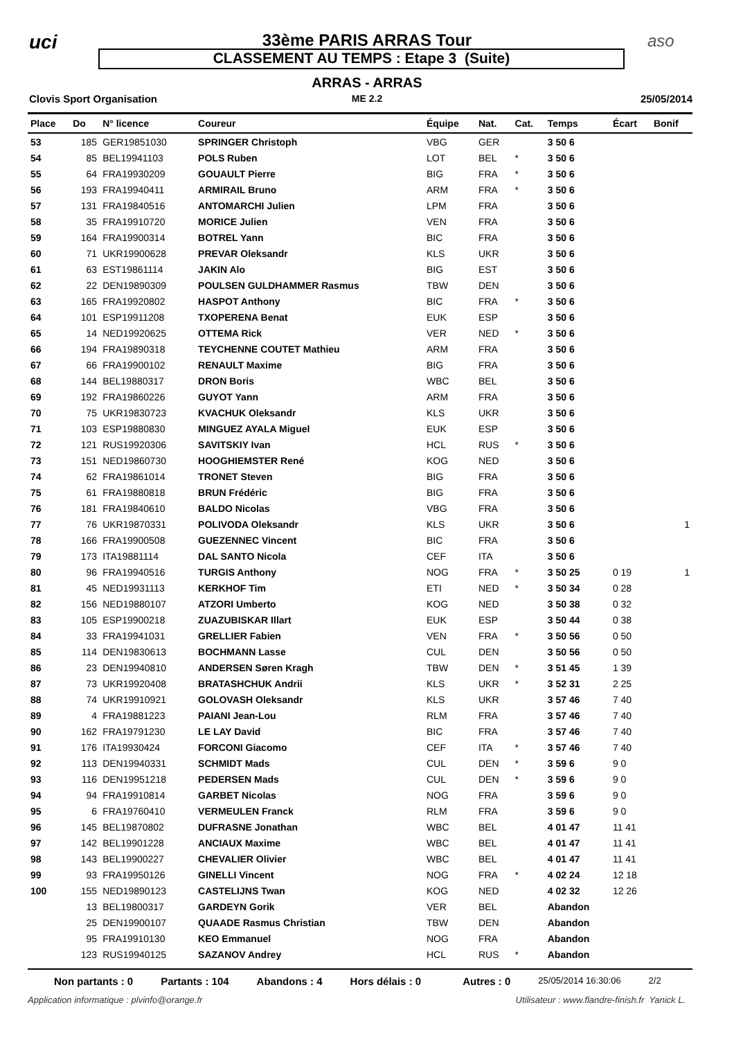uci aso
33ème PARIS ARRAS Tour
CLASSEMENT AU TEMPS : Etape 3 (Suite)
ARRAS - ARRAS
Clovis Sport Organisation
ME 2.2 25/05/2014
| Place | Do | N° licence | Coureur | Équipe | Nat. | Cat. | Temps | Écart | Bonif |
| --- | --- | --- | --- | --- | --- | --- | --- | --- | --- |
| 53 | 185 | GER19851030 | SPRINGER Christoph | VBG | GER | | 3 50 6 | | |
| 54 | 85 | BEL19941103 | POLS Ruben | LOT | BEL | * | 3 50 6 | | |
| 55 | 64 | FRA19930209 | GOUAULT Pierre | BIG | FRA | * | 3 50 6 | | |
| 56 | 193 | FRA19940411 | ARMIRAIL Bruno | ARM | FRA | * | 3 50 6 | | |
| 57 | 131 | FRA19840516 | ANTOMARCHI Julien | LPM | FRA | | 3 50 6 | | |
| 58 | 35 | FRA19910720 | MORICE Julien | VEN | FRA | | 3 50 6 | | |
| 59 | 164 | FRA19900314 | BOTREL Yann | BIC | FRA | | 3 50 6 | | |
| 60 | 71 | UKR19900628 | PREVAR Oleksandr | KLS | UKR | | 3 50 6 | | |
| 61 | 63 | EST19861114 | JAKIN Alo | BIG | EST | | 3 50 6 | | |
| 62 | 22 | DEN19890309 | POULSEN GULDHAMMER Rasmus | TBW | DEN | | 3 50 6 | | |
| 63 | 165 | FRA19920802 | HASPOT Anthony | BIC | FRA | * | 3 50 6 | | |
| 64 | 101 | ESP19911208 | TXOPERENA Benat | EUK | ESP | | 3 50 6 | | |
| 65 | 14 | NED19920625 | OTTEMA Rick | VER | NED | * | 3 50 6 | | |
| 66 | 194 | FRA19890318 | TEYCHENNE COUTET Mathieu | ARM | FRA | | 3 50 6 | | |
| 67 | 66 | FRA19900102 | RENAULT Maxime | BIG | FRA | | 3 50 6 | | |
| 68 | 144 | BEL19880317 | DRON Boris | WBC | BEL | | 3 50 6 | | |
| 69 | 192 | FRA19860226 | GUYOT Yann | ARM | FRA | | 3 50 6 | | |
| 70 | 75 | UKR19830723 | KVACHUK Oleksandr | KLS | UKR | | 3 50 6 | | |
| 71 | 103 | ESP19880830 | MINGUEZ AYALA Miguel | EUK | ESP | | 3 50 6 | | |
| 72 | 121 | RUS19920306 | SAVITSKIY Ivan | HCL | RUS | * | 3 50 6 | | |
| 73 | 151 | NED19860730 | HOOGHIEMSTER René | KOG | NED | | 3 50 6 | | |
| 74 | 62 | FRA19861014 | TRONET Steven | BIG | FRA | | 3 50 6 | | |
| 75 | 61 | FRA19880818 | BRUN Frédéric | BIG | FRA | | 3 50 6 | | |
| 76 | 181 | FRA19840610 | BALDO Nicolas | VBG | FRA | | 3 50 6 | | |
| 77 | 76 | UKR19870331 | POLIVODA Oleksandr | KLS | UKR | | 3 50 6 | | 1 |
| 78 | 166 | FRA19900508 | GUEZENNEC Vincent | BIC | FRA | | 3 50 6 | | |
| 79 | 173 | ITA19881114 | DAL SANTO Nicola | CEF | ITA | | 3 50 6 | | |
| 80 | 96 | FRA19940516 | TURGIS Anthony | NOG | FRA | * | 3 50 25 | 0 19 | 1 |
| 81 | 45 | NED19931113 | KERKHOF Tim | ETI | NED | * | 3 50 34 | 0 28 | |
| 82 | 156 | NED19880107 | ATZORI Umberto | KOG | NED | | 3 50 38 | 0 32 | |
| 83 | 105 | ESP19900218 | ZUAZUBISKAR Illart | EUK | ESP | | 3 50 44 | 0 38 | |
| 84 | 33 | FRA19941031 | GRELLIER Fabien | VEN | FRA | * | 3 50 56 | 0 50 | |
| 85 | 114 | DEN19830613 | BOCHMANN Lasse | CUL | DEN | | 3 50 56 | 0 50 | |
| 86 | 23 | DEN19940810 | ANDERSEN Søren Kragh | TBW | DEN | * | 3 51 45 | 1 39 | |
| 87 | 73 | UKR19920408 | BRATASHCHUK Andrii | KLS | UKR | * | 3 52 31 | 2 25 | |
| 88 | 74 | UKR19910921 | GOLOVASH Oleksandr | KLS | UKR | | 3 57 46 | 7 40 | |
| 89 | 4 | FRA19881223 | PAIANI Jean-Lou | RLM | FRA | | 3 57 46 | 7 40 | |
| 90 | 162 | FRA19791230 | LE LAY David | BIC | FRA | | 3 57 46 | 7 40 | |
| 91 | 176 | ITA19930424 | FORCONI Giacomo | CEF | ITA | * | 3 57 46 | 7 40 | |
| 92 | 113 | DEN19940331 | SCHMIDT Mads | CUL | DEN | * | 3 59 6 | 9 0 | |
| 93 | 116 | DEN19951218 | PEDERSEN Mads | CUL | DEN | * | 3 59 6 | 9 0 | |
| 94 | 94 | FRA19910814 | GARBET Nicolas | NOG | FRA | | 3 59 6 | 9 0 | |
| 95 | 6 | FRA19760410 | VERMEULEN Franck | RLM | FRA | | 3 59 6 | 9 0 | |
| 96 | 145 | BEL19870802 | DUFRASNE Jonathan | WBC | BEL | | 4 01 47 | 11 41 | |
| 97 | 142 | BEL19901228 | ANCIAUX Maxime | WBC | BEL | | 4 01 47 | 11 41 | |
| 98 | 143 | BEL19900227 | CHEVALIER Olivier | WBC | BEL | | 4 01 47 | 11 41 | |
| 99 | 93 | FRA19950126 | GINELLI Vincent | NOG | FRA | * | 4 02 24 | 12 18 | |
| 100 | 155 | NED19890123 | CASTELIJNS Twan | KOG | NED | | 4 02 32 | 12 26 | |
| | 13 | BEL19800317 | GARDEYN Gorik | VER | BEL | | Abandon | | |
| | 25 | DEN19900107 | QUAADE Rasmus Christian | TBW | DEN | | Abandon | | |
| | 95 | FRA19910130 | KEO Emmanuel | NOG | FRA | | Abandon | | |
| | 123 | RUS19940125 | SAZANOV Andrey | HCL | RUS | * | Abandon | | |
Non partants : 0 Partants : 104 Abandons : 4 Hors délais : 0 Autres : 0 25/05/2014 16:30:06 2/2
Application informatique : plvinfo@orange.fr Utilisateur : www.flandre-finish.fr Yanick L.